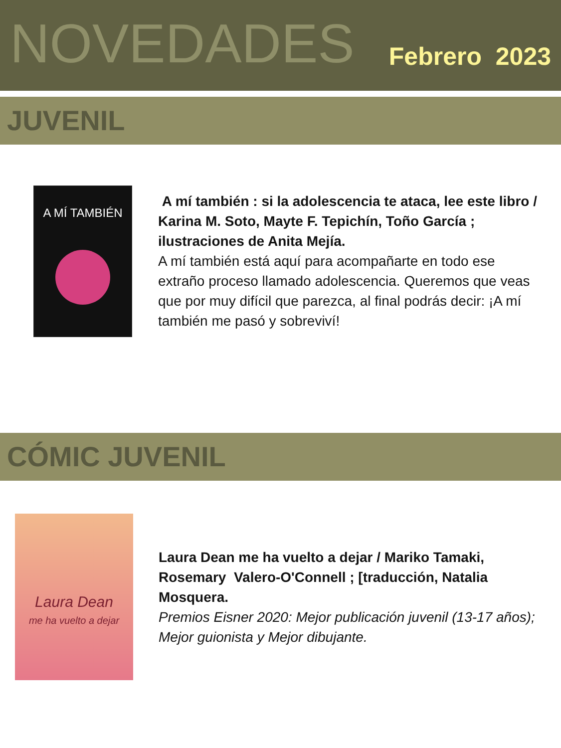NOVEDADES
Febrero 2023
JUVENIL
A MÍ TAMBIÉN
A mí también : si la adolescencia te ataca, lee este libro / Karina M. Soto, Mayte F. Tepichín, Toño García ; ilustraciones de Anita Mejía.
A mí también está aquí para acompañarte en todo ese extraño proceso llamado adolescencia. Queremos que veas que por muy difícil que parezca, al final podrás decir: ¡A mí también me pasó y sobreviví!
CÓMIC JUVENIL
Laura Dean
me ha vuelto a dejar
Laura Dean me ha vuelto a dejar / Mariko Tamaki, Rosemary Valero-O'Connell ; [traducción, Natalia Mosquera.
Premios Eisner 2020: Mejor publicación juvenil (13-17 años); Mejor guionista y Mejor dibujante.